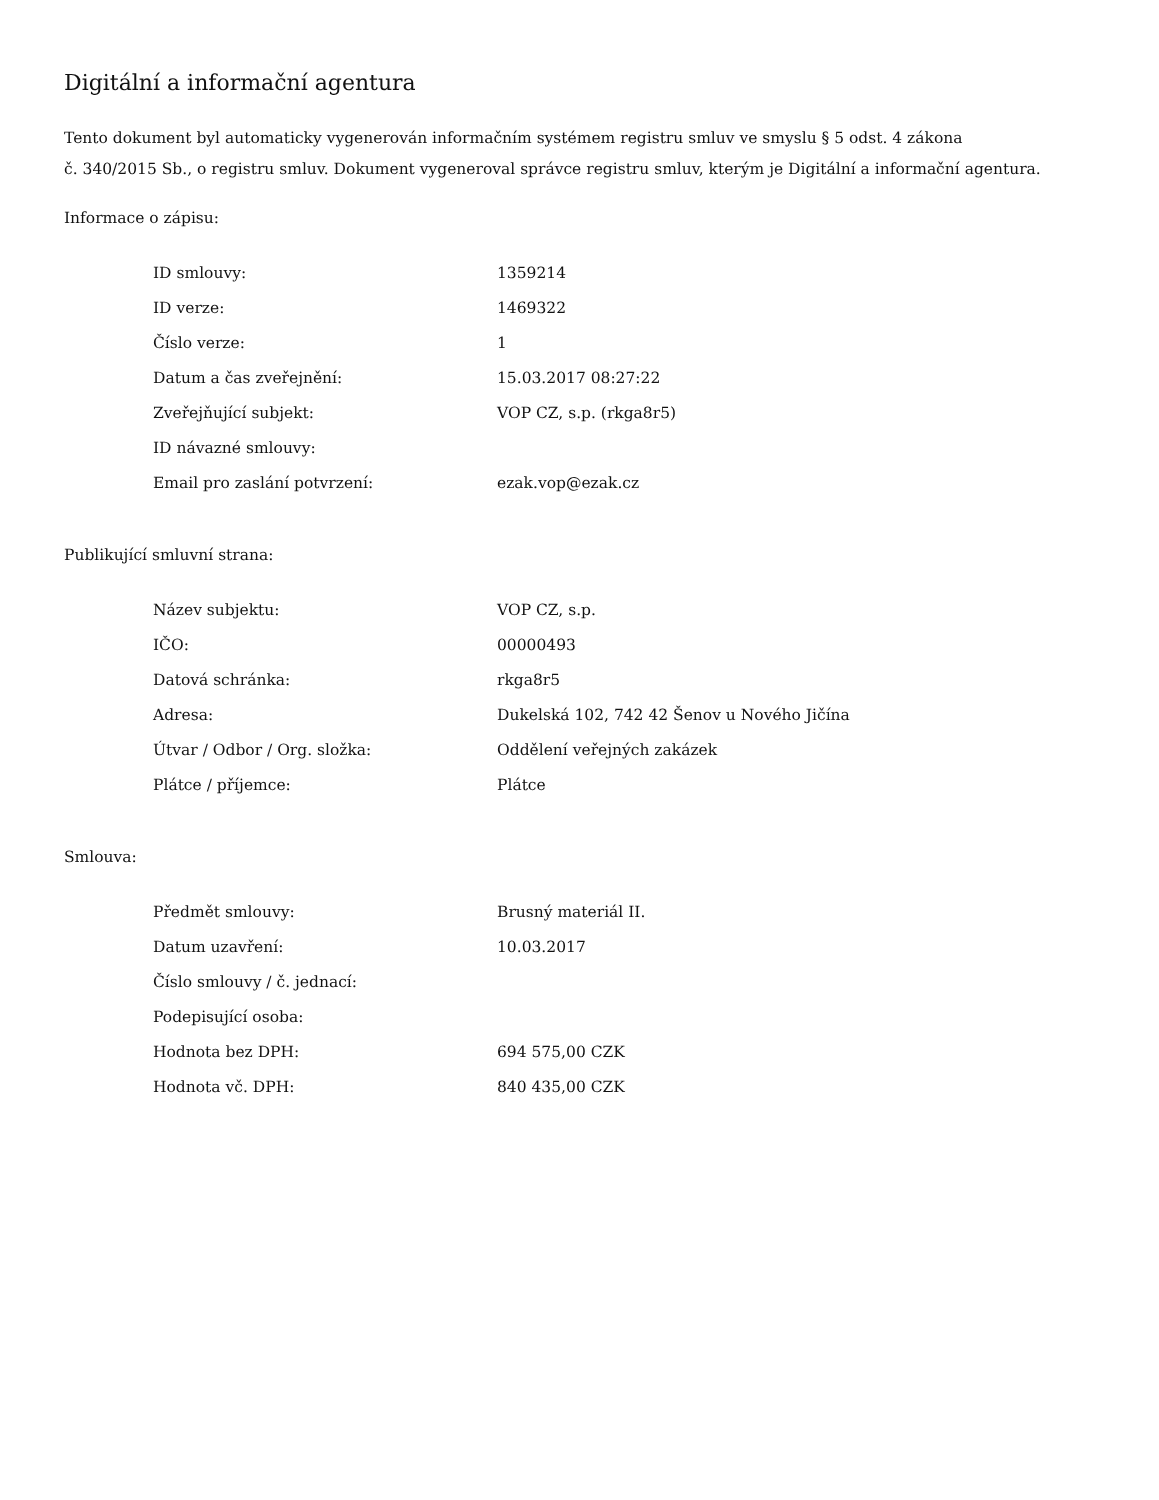Digitální a informační agentura
Tento dokument byl automaticky vygenerován informačním systémem registru smluv ve smyslu § 5 odst. 4 zákona
č. 340/2015 Sb., o registru smluv. Dokument vygeneroval správce registru smluv, kterým je Digitální a informační agentura.
Informace o zápisu:
| ID smlouvy: | 1359214 |
| ID verze: | 1469322 |
| Číslo verze: | 1 |
| Datum a čas zveřejnění: | 15.03.2017 08:27:22 |
| Zveřejňující subjekt: | VOP CZ, s.p. (rkga8r5) |
| ID návazné smlouvy: | |
| Email pro zaslání potvrzení: | ezak.vop@ezak.cz |
Publikující smluvní strana:
| Název subjektu: | VOP CZ, s.p. |
| IČO: | 00000493 |
| Datová schránka: | rkga8r5 |
| Adresa: | Dukelská 102, 742 42 Šenov u Nového Jičína |
| Útvar / Odbor / Org. složka: | Oddělení veřejných zakázek |
| Plátce / příjemce: | Plátce |
Smlouva:
| Předmět smlouvy: | Brusný materiál II. |
| Datum uzavření: | 10.03.2017 |
| Číslo smlouvy / č. jednací: | |
| Podepisující osoba: | |
| Hodnota bez DPH: | 694 575,00 CZK |
| Hodnota vč. DPH: | 840 435,00 CZK |